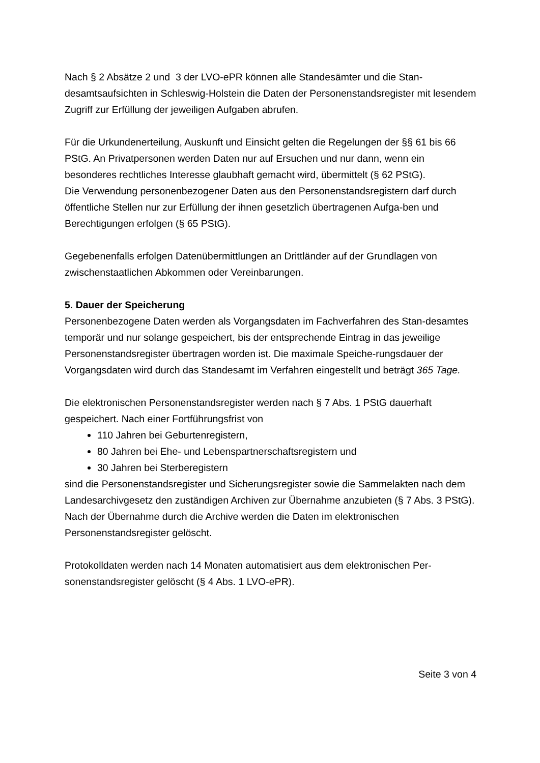Nach § 2 Absätze 2 und 3 der LVO-ePR können alle Standesämter und die Stan-desamtsaufsichten in Schleswig-Holstein die Daten der Personenstandsregister mit lesendem Zugriff zur Erfüllung der jeweiligen Aufgaben abrufen.
Für die Urkundenerteilung, Auskunft und Einsicht gelten die Regelungen der §§ 61 bis 66 PStG. An Privatpersonen werden Daten nur auf Ersuchen und nur dann, wenn ein besonderes rechtliches Interesse glaubhaft gemacht wird, übermittelt (§ 62 PStG).
Die Verwendung personenbezogener Daten aus den Personenstandsregistern darf durch öffentliche Stellen nur zur Erfüllung der ihnen gesetzlich übertragenen Aufga-ben und Berechtigungen erfolgen (§ 65 PStG).
Gegebenenfalls erfolgen Datenübermittlungen an Drittländer auf der Grundlagen von zwischenstaatlichen Abkommen oder Vereinbarungen.
5. Dauer der Speicherung
Personenbezogene Daten werden als Vorgangsdaten im Fachverfahren des Stan-desamtes temporär und nur solange gespeichert, bis der entsprechende Eintrag in das jeweilige Personenstandsregister übertragen worden ist. Die maximale Speiche-rungsdauer der Vorgangsdaten wird durch das Standesamt im Verfahren eingestellt und beträgt 365 Tage.
Die elektronischen Personenstandsregister werden nach § 7 Abs. 1 PStG dauerhaft gespeichert. Nach einer Fortführungsfrist von
110 Jahren bei Geburtenregistern,
80 Jahren bei Ehe- und Lebenspartnerschaftsregistern und
30 Jahren bei Sterberegistern
sind die Personenstandsregister und Sicherungsregister sowie die Sammelakten nach dem Landesarchivgesetz den zuständigen Archiven zur Übernahme anzubieten (§ 7 Abs. 3 PStG). Nach der Übernahme durch die Archive werden die Daten im elektronischen Personenstandsregister gelöscht.
Protokolldaten werden nach 14 Monaten automatisiert aus dem elektronischen Per-sonenstandsregister gelöscht (§ 4 Abs. 1 LVO-ePR).
Seite 3 von 4